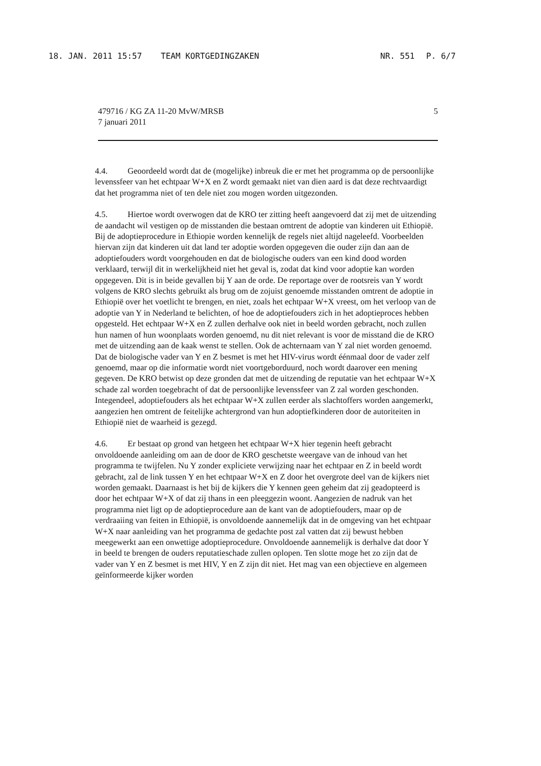18. JAN. 2011 15:57 TEAM KORTGEDINGZAKEN NR. 551 P. 6/7
479716 / KG ZA 11-20 MvW/MRSB
7 januari 2011
5
4.4. Geoordeeld wordt dat de (mogelijke) inbreuk die er met het programma op de persoonlijke levenssfeer van het echtpaar W+X en Z wordt gemaakt niet van dien aard is dat deze rechtvaardigt dat het programma niet of ten dele niet zou mogen worden uitgezonden.
4.5. Hiertoe wordt overwogen dat de KRO ter zitting heeft aangevoerd dat zij met de uitzending de aandacht wil vestigen op de misstanden die bestaan omtrent de adoptie van kinderen uit Ethiopië. Bij de adoptieprocedure in Ethiopie worden kennelijk de regels niet altijd nageleefd. Voorbeelden hiervan zijn dat kinderen uit dat land ter adoptie worden opgegeven die ouder zijn dan aan de adoptiefouders wordt voorgehouden en dat de biologische ouders van een kind dood worden verklaard, terwijl dit in werkelijkheid niet het geval is, zodat dat kind voor adoptie kan worden opgegeven. Dit is in beide gevallen bij Y aan de orde. De reportage over de rootsreis van Y wordt volgens de KRO slechts gebruikt als brug om de zojuist genoemde misstanden omtrent de adoptie in Ethiopië over het voetlicht te brengen, en niet, zoals het echtpaar W+X vreest, om het verloop van de adoptie van Y in Nederland te belichten, of hoe de adoptiefouders zich in het adoptieproces hebben opgesteld. Het echtpaar W+X en Z zullen derhalve ook niet in beeld worden gebracht, noch zullen hun namen of hun woonplaats worden genoemd, nu dit niet relevant is voor de misstand die de KRO met de uitzending aan de kaak wenst te stellen. Ook de achternaam van Y zal niet worden genoemd. Dat de biologische vader van Y en Z besmet is met het HIV-virus wordt éénmaal door de vader zelf genoemd, maar op die informatie wordt niet voortgeborduurd, noch wordt daarover een mening gegeven. De KRO betwist op deze gronden dat met de uitzending de reputatie van het echtpaar W+X schade zal worden toegebracht of dat de persoonlijke levenssfeer van Z zal worden geschonden. Integendeel, adoptiefouders als het echtpaar W+X zullen eerder als slachtoffers worden aangemerkt, aangezien hen omtrent de feitelijke achtergrond van hun adoptiefkinderen door de autoriteiten in Ethiopië niet de waarheid is gezegd.
4.6. Er bestaat op grond van hetgeen het echtpaar W+X hier tegenin heeft gebracht onvoldoende aanleiding om aan de door de KRO geschetste weergave van de inhoud van het programma te twijfelen. Nu Y zonder expliciete verwijzing naar het echtpaar en Z in beeld wordt gebracht, zal de link tussen Y en het echtpaar W+X en Z door het overgrote deel van de kijkers niet worden gemaakt. Daarnaast is het bij de kijkers die Y kennen geen geheim dat zij geadopteerd is door het echtpaar W+X of dat zij thans in een pleeggezin woont. Aangezien de nadruk van het programma niet ligt op de adoptieprocedure aan de kant van de adoptiefouders, maar op de verdraaiing van feiten in Ethiopië, is onvoldoende aannemelijk dat in de omgeving van het echtpaar W+X naar aanleiding van het programma de gedachte post zal vatten dat zij bewust hebben meegewerkt aan een onwettige adoptieprocedure. Onvoldoende aannemelijk is derhalve dat door Y in beeld te brengen de ouders reputatieschade zullen oplopen. Ten slotte moge het zo zijn dat de vader van Y en Z besmet is met HIV, Y en Z zijn dit niet. Het mag van een objectieve en algemeen geïnformeerde kijker worden